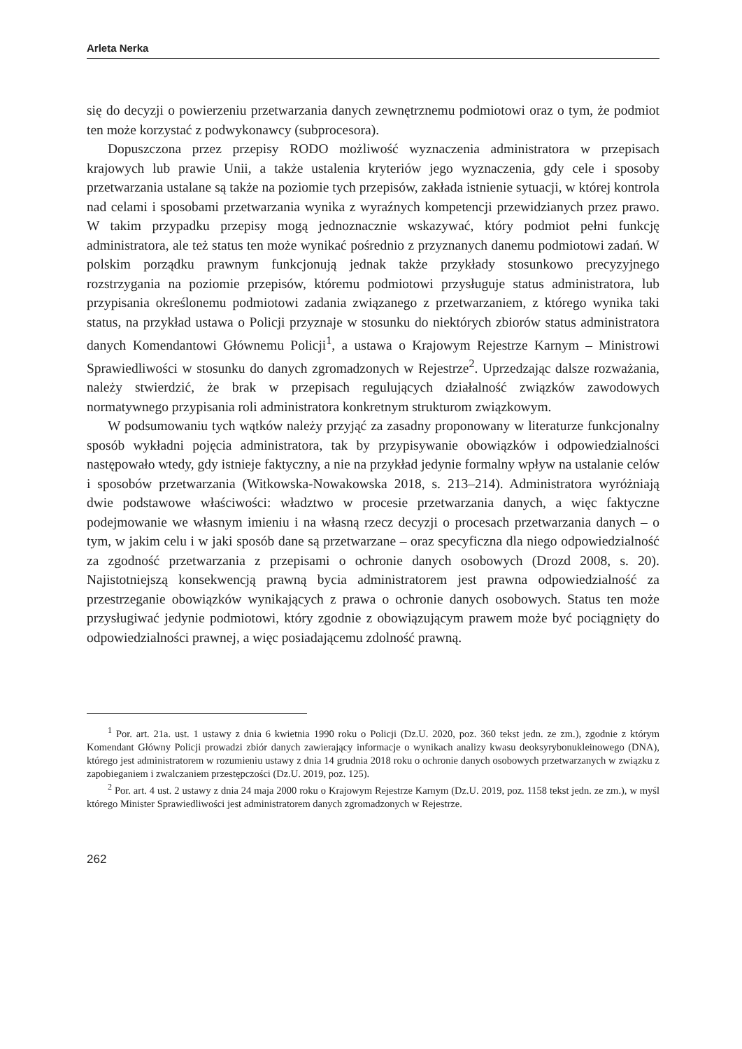Arleta Nerka
się do decyzji o powierzeniu przetwarzania danych zewnętrznemu podmiotowi oraz o tym, że podmiot ten może korzystać z podwykonawcy (subprocesora).
Dopuszczona przez przepisy RODO możliwość wyznaczenia administratora w przepisach krajowych lub prawie Unii, a także ustalenia kryteriów jego wyznaczenia, gdy cele i sposoby przetwarzania ustalane są także na poziomie tych przepisów, zakłada istnienie sytuacji, w której kontrola nad celami i sposobami przetwarzania wynika z wyraźnych kompetencji przewidzianych przez prawo. W takim przypadku przepisy mogą jednoznacznie wskazywać, który podmiot pełni funkcję administratora, ale też status ten może wynikać pośrednio z przyznanych danemu podmiotowi zadań. W polskim porządku prawnym funkcjonują jednak także przykłady stosunkowo precyzyjnego rozstrzygania na poziomie przepisów, któremu podmiotowi przysługuje status administratora, lub przypisania określonemu podmiotowi zadania związanego z przetwarzaniem, z którego wynika taki status, na przykład ustawa o Policji przyznaje w stosunku do niektórych zbiorów status administratora danych Komendantowi Głównemu Policji<sup>1</sup>, a ustawa o Krajowym Rejestrze Karnym – Ministrowi Sprawiedliwości w stosunku do danych zgromadzonych w Rejestrze<sup>2</sup>. Uprzedzając dalsze rozważania, należy stwierdzić, że brak w przepisach regulujących działalność związków zawodowych normatywnego przypisania roli administratora konkretnym strukturom związkowym.
W podsumowaniu tych wątków należy przyjąć za zasadny proponowany w literaturze funkcjonalny sposób wykładni pojęcia administratora, tak by przypisywanie obowiązków i odpowiedzialności następowało wtedy, gdy istnieje faktyczny, a nie na przykład jedynie formalny wpływ na ustalanie celów i sposobów przetwarzania (Witkowska-Nowakowska 2018, s. 213–214). Administratora wyróżniają dwie podstawowe właściwości: władztwo w procesie przetwarzania danych, a więc faktyczne podejmowanie we własnym imieniu i na własną rzecz decyzji o procesach przetwarzania danych – o tym, w jakim celu i w jaki sposób dane są przetwarzane – oraz specyficzna dla niego odpowiedzialność za zgodność przetwarzania z przepisami o ochronie danych osobowych (Drozd 2008, s. 20). Najistotniejszą konsekwencją prawną bycia administratorem jest prawna odpowiedzialność za przestrzeganie obowiązków wynikających z prawa o ochronie danych osobowych. Status ten może przysługiwać jedynie podmiotowi, który zgodnie z obowiązującym prawem może być pociągnięty do odpowiedzialności prawnej, a więc posiadającemu zdolność prawną.
<sup>1</sup> Por. art. 21a. ust. 1 ustawy z dnia 6 kwietnia 1990 roku o Policji (Dz.U. 2020, poz. 360 tekst jedn. ze zm.), zgodnie z którym Komendant Główny Policji prowadzi zbiór danych zawierający informacje o wynikach analizy kwasu deoksyrybonukleinowego (DNA), którego jest administratorem w rozumieniu ustawy z dnia 14 grudnia 2018 roku o ochronie danych osobowych przetwarzanych w związku z zapobieganiem i zwalczaniem przestępczości (Dz.U. 2019, poz. 125).
<sup>2</sup> Por. art. 4 ust. 2 ustawy z dnia 24 maja 2000 roku o Krajowym Rejestrze Karnym (Dz.U. 2019, poz. 1158 tekst jedn. ze zm.), w myśl którego Minister Sprawiedliwości jest administratorem danych zgromadzonych w Rejestrze.
262